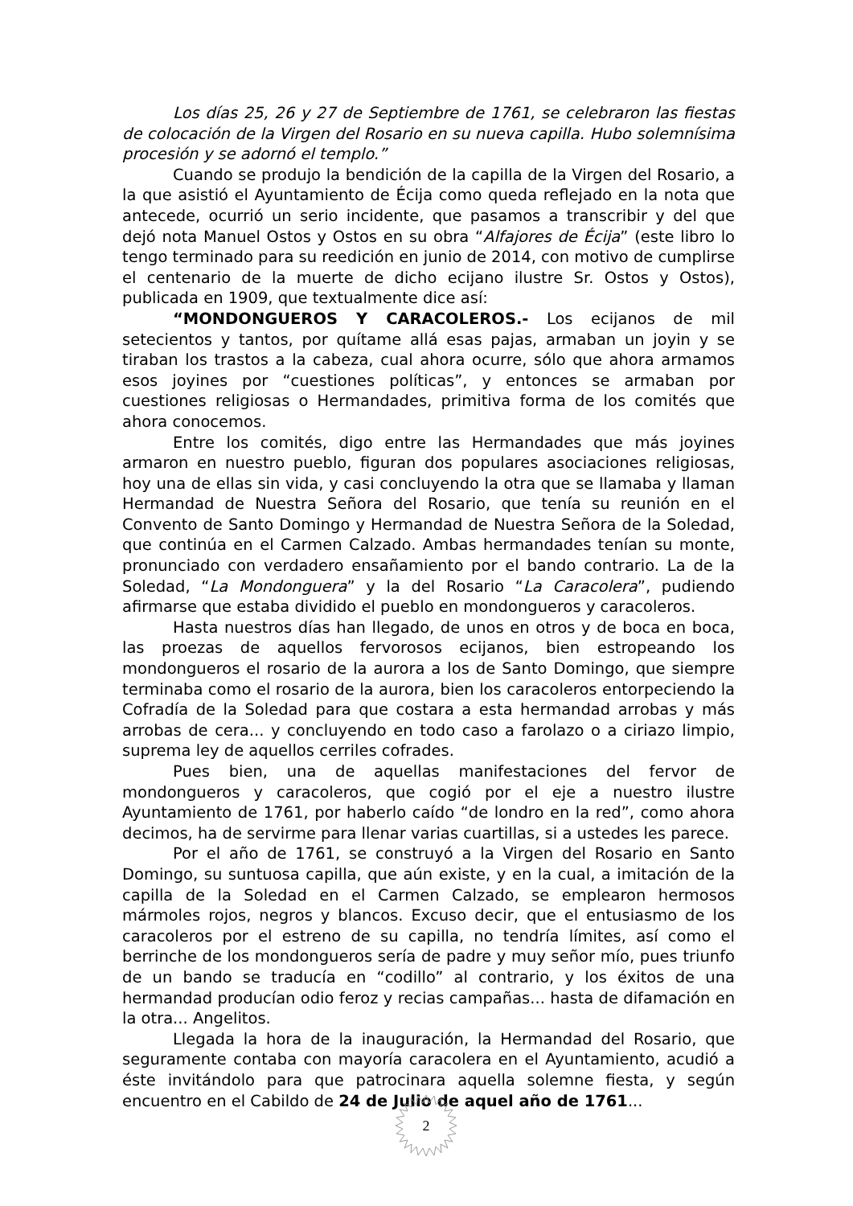Los días 25, 26 y 27 de Septiembre de 1761, se celebraron las fiestas de colocación de la Virgen del Rosario en su nueva capilla. Hubo solemnísima procesión y se adornó el templo.”
Cuando se produjo la bendición de la capilla de la Virgen del Rosario, a la que asistió el Ayuntamiento de Écija como queda reflejado en la nota que antecede, ocurrió un serio incidente, que pasamos a transcribir y del que dejó nota Manuel Ostos y Ostos en su obra “Alfajores de Écija” (este libro lo tengo terminado para su reedición en junio de 2014, con motivo de cumplirse el centenario de la muerte de dicho ecijano ilustre Sr. Ostos y Ostos), publicada en 1909, que textualmente dice así:
“MONDONGUEROS Y CARACOLEROS.- Los ecijanos de mil setecientos y tantos, por quítame allá esas pajas, armaban un joyin y se tiraban los trastos a la cabeza, cual ahora ocurre, sólo que ahora armamos esos joyines por “cuestiones políticas”, y entonces se armaban por cuestiones religiosas o Hermandades, primitiva forma de los comités que ahora conocemos.
Entre los comités, digo entre las Hermandades que más joyines armaron en nuestro pueblo, figuran dos populares asociaciones religiosas, hoy una de ellas sin vida, y casi concluyendo la otra que se llamaba y llaman Hermandad de Nuestra Señora del Rosario, que tenía su reunión en el Convento de Santo Domingo y Hermandad de Nuestra Señora de la Soledad, que continúa en el Carmen Calzado. Ambas hermandades tenían su monte, pronunciado con verdadero ensañamiento por el bando contrario. La de la Soledad, “La Mondonguera” y la del Rosario “La Caracolera”, pudiendo afirmarse que estaba dividido el pueblo en mondongueros y caracoleros.
Hasta nuestros días han llegado, de unos en otros y de boca en boca, las proezas de aquellos fervorosos ecijanos, bien estropeando los mondongueros el rosario de la aurora a los de Santo Domingo, que siempre terminaba como el rosario de la aurora, bien los caracoleros entorpeciendo la Cofradía de la Soledad para que costara a esta hermandad arrobas y más arrobas de cera... y concluyendo en todo caso a farolazo o a ciriazo limpio, suprema ley de aquellos cerriles cofrades.
Pues bien, una de aquellas manifestaciones del fervor de mondongueros y caracoleros, que cogió por el eje a nuestro ilustre Ayuntamiento de 1761, por haberlo caído “de londro en la red”, como ahora decimos, ha de servirme para llenar varias cuartillas, si a ustedes les parece.
Por el año de 1761, se construyó a la Virgen del Rosario en Santo Domingo, su suntuosa capilla, que aún existe, y en la cual, a imitación de la capilla de la Soledad en el Carmen Calzado, se emplearon hermosos mármoles rojos, negros y blancos. Excuso decir, que el entusiasmo de los caracoleros por el estreno de su capilla, no tendría límites, así como el berrinche de los mondongueros sería de padre y muy señor mío, pues triunfo de un bando se traducía en “codillo” al contrario, y los éxitos de una hermandad producían odio feroz y recias campañas... hasta de difamación en la otra... Angelitos.
Llegada la hora de la inauguración, la Hermandad del Rosario, que seguramente contaba con mayoría caracolera en el Ayuntamiento, acudió a éste invitándolo para que patrocinara aquella solemne fiesta, y según encuentro en el Cabildo de 24 de Julio de aquel año de 1761...
2